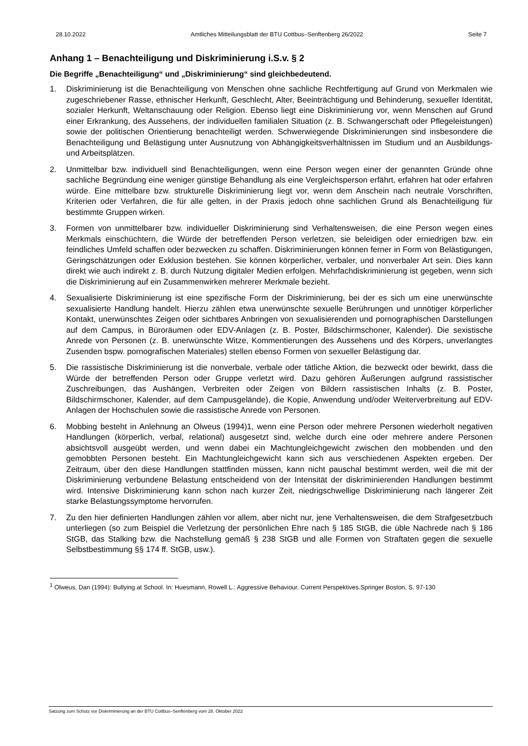28.10.2022 Amtliches Mitteilungsblatt der BTU Cottbus–Senftenberg 26/2022 Seite 7
Anhang 1 – Benachteiligung und Diskriminierung i.S.v. § 2
Die Begriffe „Benachteiligung“ und „Diskriminierung“ sind gleichbedeutend.
1. Diskriminierung ist die Benachteiligung von Menschen ohne sachliche Rechtfertigung auf Grund von Merkmalen wie zugeschriebener Rasse, ethnischer Herkunft, Geschlecht, Alter, Beeinträchtigung und Behinderung, sexueller Identität, sozialer Herkunft, Weltanschauung oder Religion. Ebenso liegt eine Diskriminierung vor, wenn Menschen auf Grund einer Erkrankung, des Aussehens, der individuellen familialen Situation (z. B. Schwangerschaft oder Pflegeleistungen) sowie der politischen Orientierung benachteiligt werden. Schwerwiegende Diskriminierungen sind insbesondere die Benachteiligung und Belästigung unter Ausnutzung von Abhängigkeitsverhältnissen im Studium und an Ausbildungs- und Arbeitsplätzen.
2. Unmittelbar bzw. individuell sind Benachteiligungen, wenn eine Person wegen einer der genannten Gründe ohne sachliche Begründung eine weniger günstige Behandlung als eine Vergleichsperson erfährt, erfahren hat oder erfahren würde. Eine mittelbare bzw. strukturelle Diskriminierung liegt vor, wenn dem Anschein nach neutrale Vorschriften, Kriterien oder Verfahren, die für alle gelten, in der Praxis jedoch ohne sachlichen Grund als Benachteiligung für bestimmte Gruppen wirken.
3. Formen von unmittelbarer bzw. individueller Diskriminierung sind Verhaltensweisen, die eine Person wegen eines Merkmals einschüchtern, die Würde der betreffenden Person verletzen, sie beleidigen oder erniedrigen bzw. ein feindliches Umfeld schaffen oder bezwecken zu schaffen. Diskriminierungen können ferner in Form von Belästigungen, Geringschätzungen oder Exklusion bestehen. Sie können körperlicher, verbaler, und nonverbaler Art sein. Dies kann direkt wie auch indirekt z. B. durch Nutzung digitaler Medien erfolgen. Mehrfachdiskriminierung ist gegeben, wenn sich die Diskriminierung auf ein Zusammenwirken mehrerer Merkmale bezieht.
4. Sexualisierte Diskriminierung ist eine spezifische Form der Diskriminierung, bei der es sich um eine unerwünschte sexualisierte Handlung handelt. Hierzu zählen etwa unerwünschte sexuelle Berührungen und unnötiger körperlicher Kontakt, unerwünschtes Zeigen oder sichtbares Anbringen von sexualisierenden und pornographischen Darstellungen auf dem Campus, in Büroräumen oder EDV-Anlagen (z. B. Poster, Bildschirmschoner, Kalender). Die sexistische Anrede von Personen (z. B. unerwünschte Witze, Kommentierungen des Aussehens und des Körpers, unverlangtes Zusenden bspw. pornografischen Materiales) stellen ebenso Formen von sexueller Belästigung dar.
5. Die rassistische Diskriminierung ist die nonverbale, verbale oder tätliche Aktion, die bezweckt oder bewirkt, dass die Würde der betreffenden Person oder Gruppe verletzt wird. Dazu gehören Äußerungen aufgrund rassistischer Zuschreibungen, das Aushängen, Verbreiten oder Zeigen von Bildern rassistischen Inhalts (z. B. Poster, Bildschirmschoner, Kalender, auf dem Campusgelände), die Kopie, Anwendung und/oder Weiterverbreitung auf EDV-Anlagen der Hochschulen sowie die rassistische Anrede von Personen.
6. Mobbing besteht in Anlehnung an Olweus (1994)1, wenn eine Person oder mehrere Personen wiederholt negativen Handlungen (körperlich, verbal, relational) ausgesetzt sind, welche durch eine oder mehrere andere Personen absichtsvoll ausgeübt werden, und wenn dabei ein Machtungleichgewicht zwischen den mobbenden und den gemobbten Personen besteht. Ein Machtungleichgewicht kann sich aus verschiedenen Aspekten ergeben. Der Zeitraum, über den diese Handlungen stattfinden müssen, kann nicht pauschal bestimmt werden, weil die mit der Diskriminierung verbundene Belastung entscheidend von der Intensität der diskriminierenden Handlungen bestimmt wird. Intensive Diskriminierung kann schon nach kurzer Zeit, niedrigschwellige Diskriminierung nach längerer Zeit starke Belastungssymptome hervorrufen.
7. Zu den hier definierten Handlungen zählen vor allem, aber nicht nur, jene Verhaltensweisen, die dem Strafgesetzbuch unterliegen (so zum Beispiel die Verletzung der persönlichen Ehre nach § 185 StGB, die üble Nachrede nach § 186 StGB, das Stalking bzw. die Nachstellung gemäß § 238 StGB und alle Formen von Straftaten gegen die sexuelle Selbstbestimmung §§ 174 ff. StGB, usw.).
<sup>1</sup> Olweus, Dan (1994): Bullying at School. In: Huesmann, Rowell L.: Aggressive Behaviour. Current Perspektives.Springer Boston, S. 97-130
Satzung zum Schutz vor Diskriminierung an der BTU Cottbus–Senftenberg vom 28. Oktober 2022